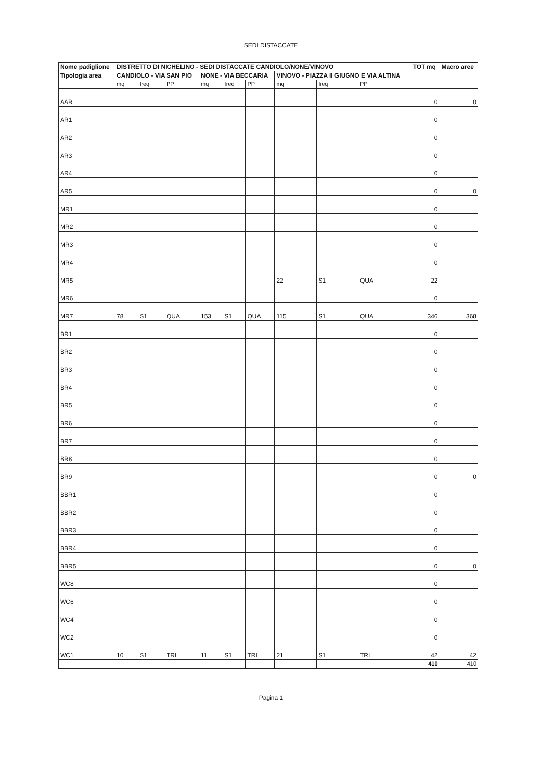SEDI DISTACCATE
| Nome padiglione | DISTRETTO DI NICHELINO - SEDI DISTACCATE CANDIOLO/NONE/VINOVO | | | | | | | | | TOT mq | Macro aree |
| --- | --- | --- | --- | --- | --- | --- | --- | --- | --- | --- | --- |
| Tipologia area | CANDIOLO - VIA SAN PIO | | | NONE - VIA BECCARIA | | | VINOVO - PIAZZA II GIUGNO E VIA ALTINA | | | | |
| | mq | freq | PP | mq | freq | PP | mq | freq | PP | | |
| AAR | | | | | | | | | | 0 | 0 |
| AR1 | | | | | | | | | | 0 | |
| AR2 | | | | | | | | | | 0 | |
| AR3 | | | | | | | | | | 0 | |
| AR4 | | | | | | | | | | 0 | |
| AR5 | | | | | | | | | | 0 | 0 |
| MR1 | | | | | | | | | | 0 | |
| MR2 | | | | | | | | | | 0 | |
| MR3 | | | | | | | | | | 0 | |
| MR4 | | | | | | | | | | 0 | |
| MR5 | | | | | | | 22 | S1 | QUA | 22 | |
| MR6 | | | | | | | | | | 0 | |
| MR7 | 78 | S1 | QUA | 153 | S1 | QUA | 115 | S1 | QUA | 346 | 368 |
| BR1 | | | | | | | | | | 0 | |
| BR2 | | | | | | | | | | 0 | |
| BR3 | | | | | | | | | | 0 | |
| BR4 | | | | | | | | | | 0 | |
| BR5 | | | | | | | | | | 0 | |
| BR6 | | | | | | | | | | 0 | |
| BR7 | | | | | | | | | | 0 | |
| BR8 | | | | | | | | | | 0 | |
| BR9 | | | | | | | | | | 0 | 0 |
| BBR1 | | | | | | | | | | 0 | |
| BBR2 | | | | | | | | | | 0 | |
| BBR3 | | | | | | | | | | 0 | |
| BBR4 | | | | | | | | | | 0 | |
| BBR5 | | | | | | | | | | 0 | 0 |
| WC8 | | | | | | | | | | 0 | |
| WC6 | | | | | | | | | | 0 | |
| WC4 | | | | | | | | | | 0 | |
| WC2 | | | | | | | | | | 0 | |
| WC1 | 10 | S1 | TRI | 11 | S1 | TRI | 21 | S1 | TRI | 42 | 42 |
| | | | | | | | | | | 410 | 410 |
Pagina 1